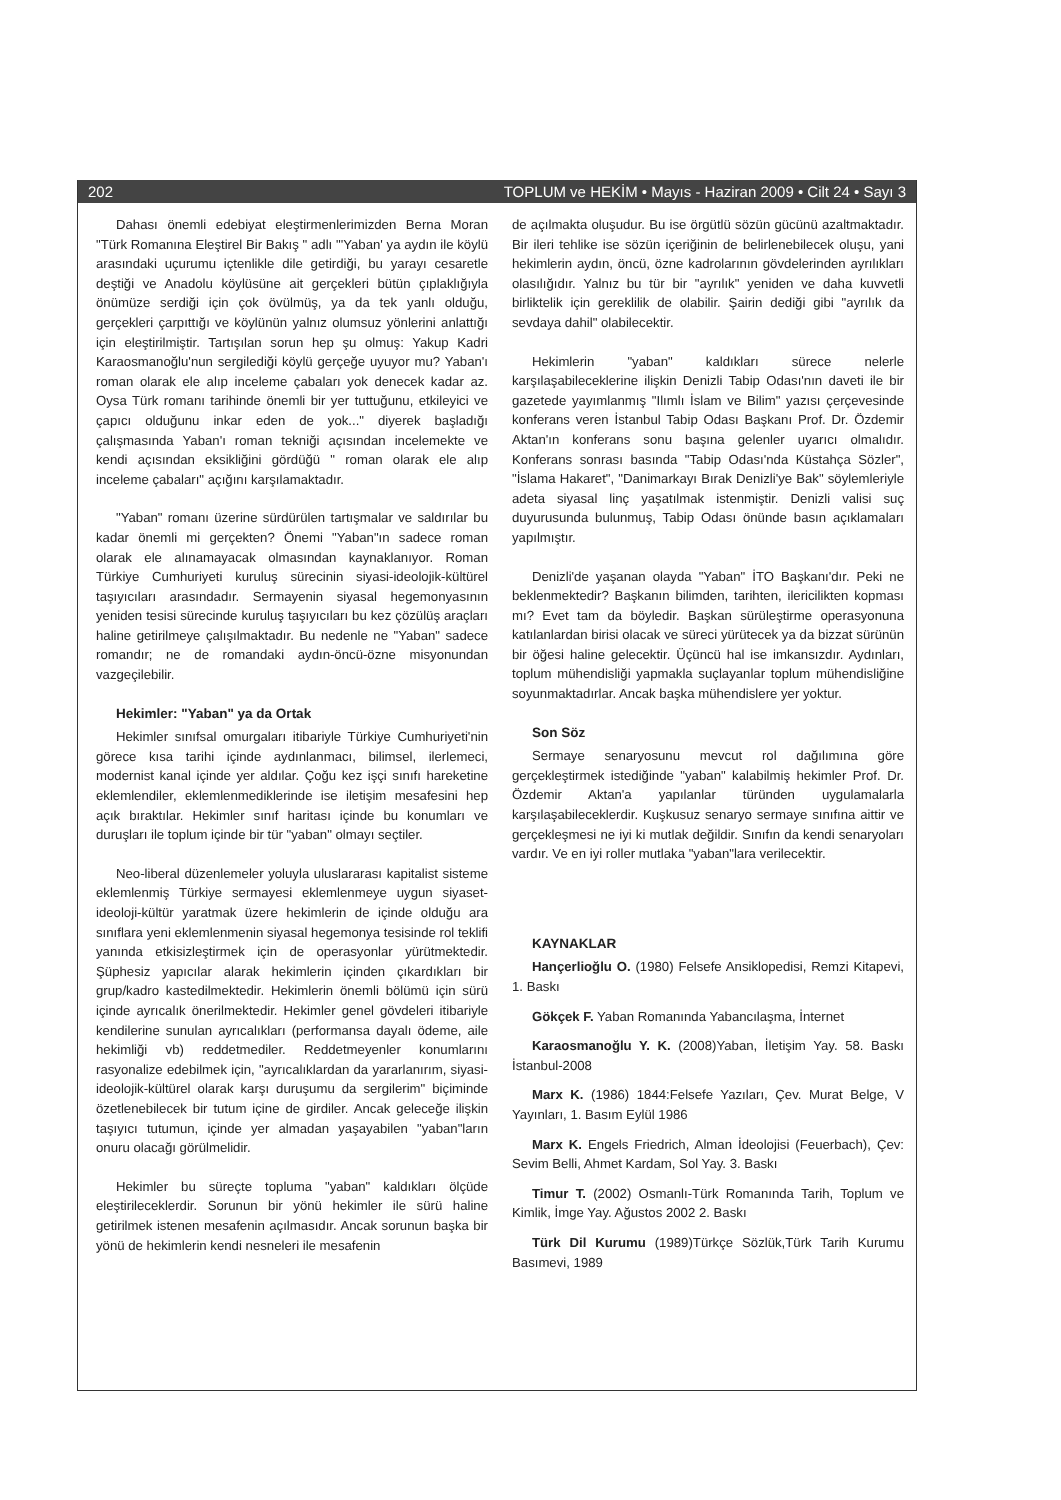202 TOPLUM ve HEKİM • Mayıs - Haziran 2009 • Cilt 24 • Sayı 3
Dahası önemli edebiyat eleştirmenlerimizden Berna Moran "Türk Romanına Eleştirel Bir Bakış " adlı "'Yaban' ya aydın ile köylü arasındaki uçurumu içtenlikle dile getirdiği, bu yarayı cesaretle deştiği ve Anadolu köylüsüne ait gerçekleri bütün çıplaklığıyla önümüze serdiği için çok övülmüş, ya da tek yanlı olduğu, gerçekleri çarpıttığı ve köylünün yalnız olumsuz yönlerini anlattığı için eleştirilmiştir. Tartışılan sorun hep şu olmuş: Yakup Kadri Karaosmanoğlu'nun sergilediği köylü gerçeğe uyuyor mu? Yaban'ı roman olarak ele alıp inceleme çabaları yok denecek kadar az. Oysa Türk romanı tarihinde önemli bir yer tuttuğunu, etkileyici ve çapıcı olduğunu inkar eden de yok..." diyerek başladığı çalışmasında Yaban'ı roman tekniği açısından incelemekte ve kendi açısından eksikliğini gördüğü " roman olarak ele alıp inceleme çabaları" açığını karşılamaktadır.
"Yaban" romanı üzerine sürdürülen tartışmalar ve saldırılar bu kadar önemli mi gerçekten? Önemi "Yaban"ın sadece roman olarak ele alınamayacak olmasından kaynaklanıyor. Roman Türkiye Cumhuriyeti kuruluş sürecinin siyasi-ideolojik-kültürel taşıyıcıları arasındadır. Sermayenin siyasal hegemonyasının yeniden tesisi sürecinde kuruluş taşıyıcıları bu kez çözülüş araçları haline getirilmeye çalışılmaktadır. Bu nedenle ne "Yaban" sadece romandır; ne de romandaki aydın-öncü-özne misyonundan vazgeçilebilir.
Hekimler: "Yaban" ya da Ortak
Hekimler sınıfsal omurgaları itibariyle Türkiye Cumhuriyeti'nin görece kısa tarihi içinde aydınlanmacı, bilimsel, ilerlemeci, modernist kanal içinde yer aldılar. Çoğu kez işçi sınıfı hareketine eklemlendiler, eklemlenmediklerinde ise iletişim mesafesini hep açık bıraktılar. Hekimler sınıf haritası içinde bu konumları ve duruşları ile toplum içinde bir tür "yaban" olmayı seçtiler.
Neo-liberal düzenlemeler yoluyla uluslararası kapitalist sisteme eklemlenmiş Türkiye sermayesi eklemlenmeye uygun siyaset-ideoloji-kültür yaratmak üzere hekimlerin de içinde olduğu ara sınıflara yeni eklemlenmenin siyasal hegemonya tesisinde rol teklifi yanında etkisizleştirmek için de operasyonlar yürütmektedir. Şüphesiz yapıcılar alarak hekimlerin içinden çıkardıkları bir grup/kadro kastedilmektedir. Hekimlerin önemli bölümü için sürü içinde ayrıcalık önerilmektedir. Hekimler genel gövdeleri itibariyle kendilerine sunulan ayrıcalıkları (performansa dayalı ödeme, aile hekimliği vb) reddetmediler. Reddetmeyenler konumlarını rasyonalize edebilmek için, "ayrıcalıklardan da yararlanırım, siyasi-ideolojik-kültürel olarak karşı duruşumu da sergilerim" biçiminde özetlenebilecek bir tutum içine de girdiler. Ancak geleceğe ilişkin taşıyıcı tutumun, içinde yer almadan yaşayabilen "yaban"ların onuru olacağı görülmelidir.
Hekimler bu süreçte topluma "yaban" kaldıkları ölçüde eleştirileceklerdir. Sorunun bir yönü hekimler ile sürü haline getirilmek istenen mesafenin açılmasıdır. Ancak sorunun başka bir yönü de hekimlerin kendi nesneleri ile mesafenin
de açılmakta oluşudur. Bu ise örgütlü sözün gücünü azaltmaktadır. Bir ileri tehlike ise sözün içeriğinin de belirlenebilecek oluşu, yani hekimlerin aydın, öncü, özne kadrolarının gövdelerinden ayrılıkları olasılığıdır. Yalnız bu tür bir "ayrılık" yeniden ve daha kuvvetli birliktelik için gereklilik de olabilir. Şairin dediği gibi "ayrılık da sevdaya dahil" olabilecektir.
Hekimlerin "yaban" kaldıkları sürece nelerle karşılaşabileceklerine ilişkin Denizli Tabip Odası'nın daveti ile bir gazetede yayımlanmış "Ilımlı İslam ve Bilim" yazısı çerçevesinde konferans veren İstanbul Tabip Odası Başkanı Prof. Dr. Özdemir Aktan'ın konferans sonu başına gelenler uyarıcı olmalıdır. Konferans sonrası basında "Tabip Odası'nda Küstahça Sözler", "İslama Hakaret", "Danimarkayı Bırak Denizli'ye Bak" söylemleriyle adeta siyasal linç yaşatılmak istenmiştir. Denizli valisi suç duyurusunda bulunmuş, Tabip Odası önünde basın açıklamaları yapılmıştır.
Denizli'de yaşanan olayda "Yaban" İTO Başkanı'dır. Peki ne beklenmektedir? Başkanın bilimden, tarihten, ilericilikten kopması mı? Evet tam da böyledir. Başkan sürüleştirme operasyonuna katılanlardan birisi olacak ve süreci yürütecek ya da bizzat sürünün bir öğesi haline gelecektir. Üçüncü hal ise imkansızdır. Aydınları, toplum mühendisliği yapmakla suçlayanlar toplum mühendisliğine soyunmaktadırlar. Ancak başka mühendislere yer yoktur.
Son Söz
Sermaye senaryosunu mevcut rol dağılımına göre gerçekleştirmek istediğinde "yaban" kalabilmiş hekimler Prof. Dr. Özdemir Aktan'a yapılanlar türünden uygulamalarla karşılaşabileceklerdir. Kuşkusuz senaryo sermaye sınıfına aittir ve gerçekleşmesi ne iyi ki mutlak değildir. Sınıfın da kendi senaryoları vardır. Ve en iyi roller mutlaka "yaban"lara verilecektir.
KAYNAKLAR
Hançerlioğlu O. (1980) Felsefe Ansiklopedisi, Remzi Kitapevi, 1. Baskı
Gökçek F. Yaban Romanında Yabancılaşma, İnternet
Karaosmanoğlu Y. K. (2008)Yaban, İletişim Yay. 58. Baskı İstanbul-2008
Marx K. (1986) 1844:Felsefe Yazıları, Çev. Murat Belge, V Yayınları, 1. Basım Eylül 1986
Marx K. Engels Friedrich, Alman İdeolojisi (Feuerbach), Çev: Sevim Belli, Ahmet Kardam, Sol Yay. 3. Baskı
Timur T. (2002) Osmanlı-Türk Romanında Tarih, Toplum ve Kimlik, İmge Yay. Ağustos 2002 2. Baskı
Türk Dil Kurumu (1989)Türkçe Sözlük,Türk Tarih Kurumu Basımevi, 1989